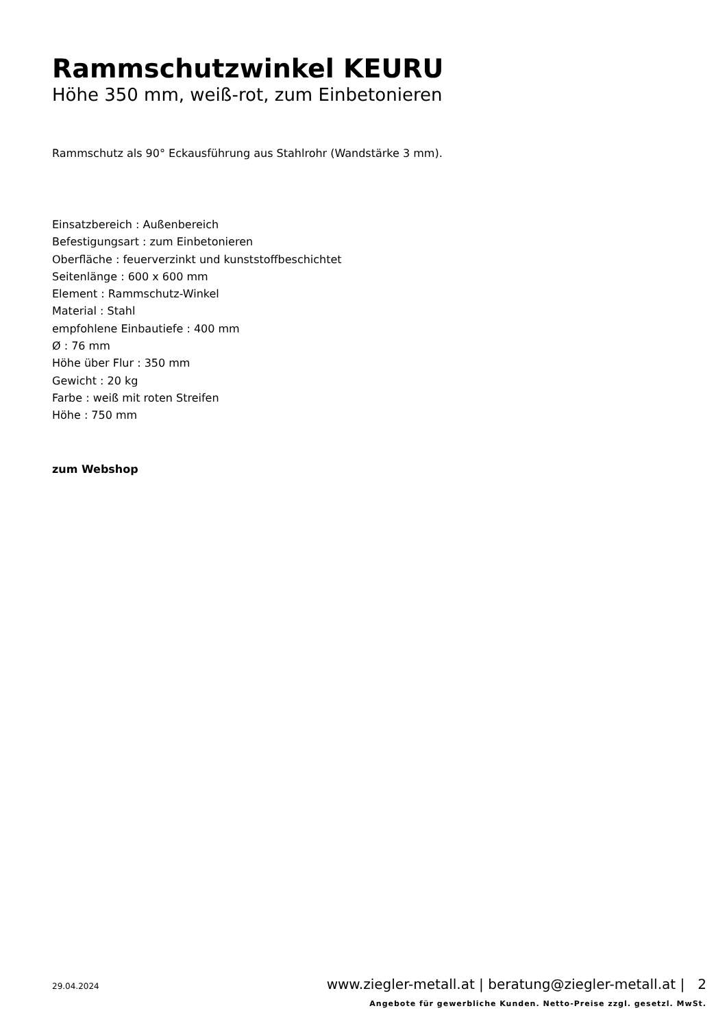Rammschutzwinkel KEURU
Höhe 350 mm, weiß-rot, zum Einbetonieren
Rammschutz als 90° Eckausführung aus Stahlrohr (Wandstärke 3 mm).
Einsatzbereich : Außenbereich
Befestigungsart : zum Einbetonieren
Oberfläche : feuerverzinkt und kunststoffbeschichtet
Seitenlänge : 600 x 600 mm
Element : Rammschutz-Winkel
Material : Stahl
empfohlene Einbautiefe : 400 mm
Ø : 76 mm
Höhe über Flur : 350 mm
Gewicht : 20 kg
Farbe : weiß mit roten Streifen
Höhe : 750 mm
zum Webshop
29.04.2024 www.ziegler-metall.at | beratung@ziegler-metall.at | 2
Angebote für gewerbliche Kunden. Netto-Preise zzgl. gesetzl. MwSt.